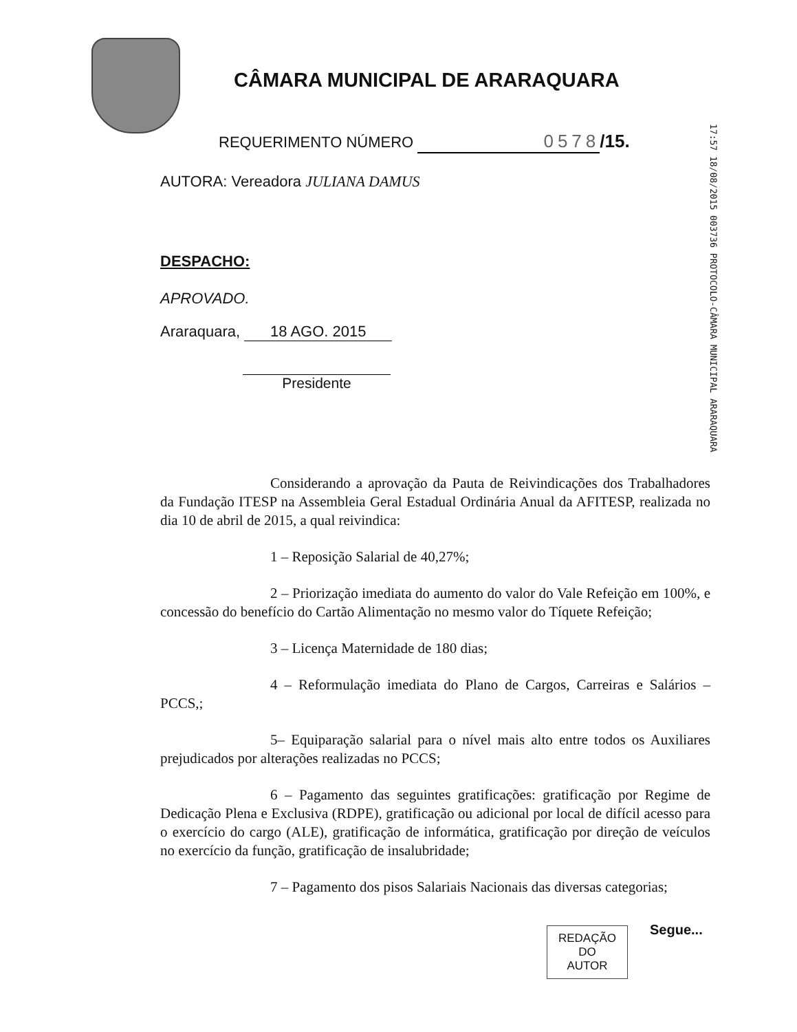CÂMARA MUNICIPAL DE ARARAQUARA
17:57 18/08/2015 003736 PROTOCOLO-CÂMARA MUNICIPAL ARARAQUARA
REQUERIMENTO NÚMERO 0578 /15.
AUTORA: Vereadora JULIANA DAMUS
DESPACHO:
APROVADO.
Araraquara, 18 AGO. 2015
Presidente
Considerando a aprovação da Pauta de Reivindicações dos Trabalhadores da Fundação ITESP na Assembleia Geral Estadual Ordinária Anual da AFITESP, realizada no dia 10 de abril de 2015, a qual reivindica:
1 – Reposição Salarial de 40,27%;
2 – Priorização imediata do aumento do valor do Vale Refeição em 100%, e concessão do benefício do Cartão Alimentação no mesmo valor do Tíquete Refeição;
3 – Licença Maternidade de 180 dias;
4 – Reformulação imediata do Plano de Cargos, Carreiras e Salários – PCCS,;
5– Equiparação salarial para o nível mais alto entre todos os Auxiliares prejudicados por alterações realizadas no PCCS;
6 – Pagamento das seguintes gratificações: gratificação por Regime de Dedicação Plena e Exclusiva (RDPE), gratificação ou adicional por local de difícil acesso para o exercício do cargo (ALE), gratificação de informática, gratificação por direção de veículos no exercício da função, gratificação de insalubridade;
7 – Pagamento dos pisos Salariais Nacionais das diversas categorias;
REDAÇÃO
DO
AUTOR
Segue...